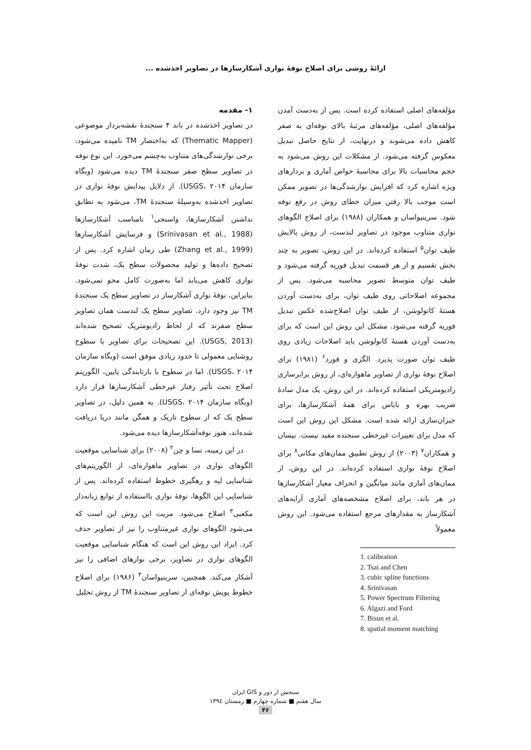ارائهٔ روشی برای اصلاح نوفهٔ نواری آشکارسازها در تصاویر اخذشده ...
۱- مقدمه
در تصاویر اخذشده در باند ۴ سنجندهٔ نقشه‌بردار موضوعی (Thematic Mapper) که به‌اختصار TM نامیده می‌شود، برخی نوارشدگی‌های متناوب به‌چشم می‌خورد. این نوع نوفه در تصاویر سطح صفر سنجندهٔ TM دیده می‌شود (وبگاه سازمان USGS، ۲۰۱۴). از دلایل پیدایش نوفهٔ نواری در تصاویر اخذشده به‌وسیلهٔ سنجندهٔ TM، می‌شود به تطابق نداشتن آشکارسازها، واسنجی<sup>۱</sup> نامناسب آشکارسازها (Srinivasan et al., 1988) و فرسایش آشکارسازها (Zhang et al., 1999) طی زمان اشاره کرد. پس از تصحیح داده‌ها و تولید محصولات سطح یک، شدت نوفهٔ نواری کاهش می‌یابد اما به‌صورت کامل محو نمی‌شود. بنابراین، نوفهٔ نواری آشکارساز در تصاویر سطح یک سنجندهٔ TM نیز وجود دارد. تصاویر سطح یک لندست همان تصاویر سطح صفرند که از لحاظ رادیومتریک تصحیح شده‌اند (USGS, 2013). این تصحیحات برای تصاویر با سطوح روشنایی معمولی تا حدود زیادی موفق است (وبگاه سازمان USGS، ۲۰۱۴). اما در سطوح با بازتابندگی پایین، الگوریتم اصلاح تحت تأثیر رفتار غیرخطی آشکارسازها قرار دارد (وبگاه سازمان USGS، ۲۰۱۴). به همین دلیل، در تصاویر سطح یک که از سطوح تاریک و همگن مانند دریا دریافت شده‌اند، هنوز نوفه‌آشکارسازها دیده می‌شود.
در این زمینه، تسا و چن<sup>۲</sup> (۲۰۰۸) برای شناسایی موقعیت الگوهای نواری در تصاویر ماهواره‌ای، از الگوریتم‌های شناسایی لبه و رهگیری خطوط استفاده کرده‌اند. پس از شناسایی این الگوها، نوفهٔ نواری بااستفاده از توابع زبانه‌دار مکعبی<sup>۳</sup> اصلاح می‌شود. مزیت این روش این است که می‌شود الگوهای نواری غیرمتناوب را نیز از تصاویر حذف کرد. ایراد این روش این است که هنگام شناسایی موقعیت الگوهای نواری در تصاویر، برخی نوارهای اضافی را نیز آشکار می‌کند. همچنین، سرینیواسان<sup>۴</sup> (۱۹۸۶) برای اصلاح خطوط پویش نوفه‌ای از تصاویر سنجندهٔ TM از روش تحلیل
مؤلفه‌های اصلی استفاده کرده است. پس از به‌دست آمدن مؤلفه‌های اصلی، مؤلفه‌های مرتبهٔ بالای نوفه‌ای به صفر کاهش داده می‌شوند و درنهایت، از نتایج حاصل تبدیل معکوس گرفته می‌شود. از مشکلات این روش می‌شود به حجم محاسبات بالا برای محاسبهٔ خواص آماری و بردارهای ویژه اشاره کرد که افزایش نوارشدگی‌ها در تصویر ممکن است موجب بالا رفتن میزان خطای روش در رفع نوفه شود. سرینیواسان و همکاران (۱۹۸۸) برای اصلاح الگوهای نواری متناوب موجود در تصاویر لندست، از روش پالایش طیف توان<sup>۵</sup> استفاده کرده‌اند. در این روش، تصویر به چند بخش تقسیم و از هر قسمت تبدیل فوریه گرفته می‌شود و طیف توان متوسط تصویر محاسبه می‌شود. پس از مجموعه اصلاحاتی روی طیف توان، برای به‌دست آوردن هستهٔ کانولوشن، از طیف توان اصلاح‌شده عکس تبدیل فوریه گرفته می‌شود. مشکل این روش این است که برای به‌دست آوردن هستهٔ کانولوشن باید اصلاحات زیادی روی طیف توان صورت پذیرد. الگزی و فورد<sup>۶</sup> (۱۹۸۱) برای اصلاح نوفهٔ نواری از تصاویر ماهواره‌ای، از روش برابرسازی رادیومتریکی استفاده کرده‌اند. در این روش، یک مدل سادهٔ ضریب بهره و بایاس برای همهٔ آشکارسازها، برای جبران‌سازی ارائه شده است. مشکل این روش این است که مدل برای تغییرات غیرخطی سنجنده مفید نیست. بیسان و همکاران<sup>۷</sup> (۲۰۰۳) از روش تطبیق ممان‌های مکانی<sup>۸</sup> برای اصلاح نوفهٔ نواری استفاده کرده‌اند. در این روش، از ممان‌های آماری مانند میانگین و انحراف معیار آشکارسازها در هر باند، برای اصلاح مشخصه‌های آماری آرایه‌های آشکارساز به مقدارهای مرجع استفاده می‌شود. این روش معمولاً
1. calibration
2. Tsai and Chen
3. cubic spline functions
4. Srinivasan
5. Power Spectrum Filtering
6. Algazi and Ford
7. Bisun et al.
8. spatial moment matching
سنجش از دور و GIS ایران
سال هفتم ■ شماره چهارم ■ زمستان ۱۳۹٤
۴۶